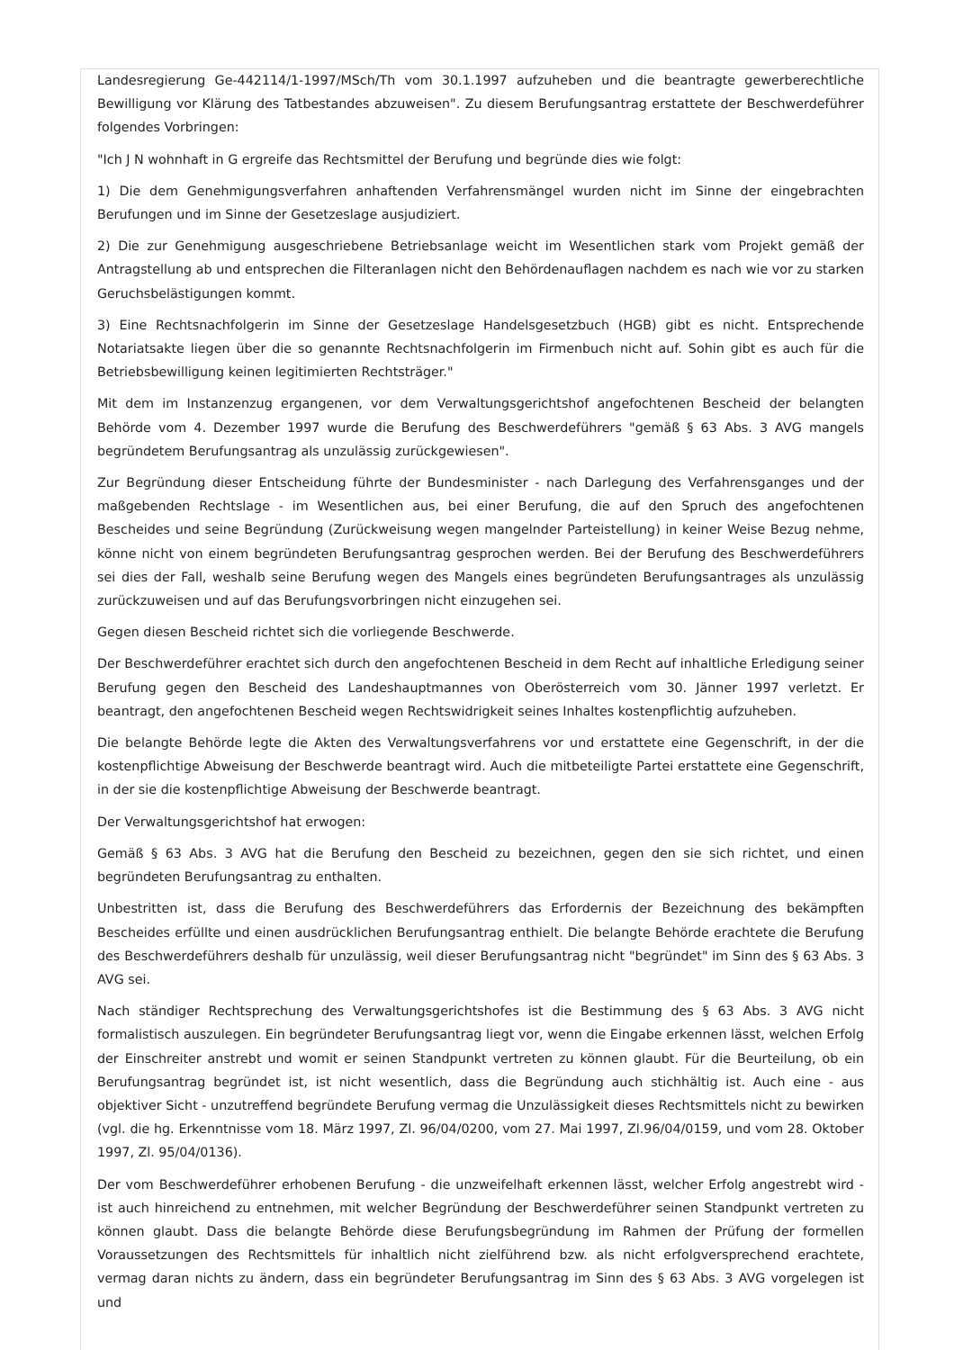Landesregierung Ge-442114/1-1997/MSch/Th vom 30.1.1997 aufzuheben und die beantragte gewerberechtliche Bewilligung vor Klärung des Tatbestandes abzuweisen". Zu diesem Berufungsantrag erstattete der Beschwerdeführer folgendes Vorbringen:
"Ich J N wohnhaft in G ergreife das Rechtsmittel der Berufung und begründe dies wie folgt:
1) Die dem Genehmigungsverfahren anhaftenden Verfahrensmängel wurden nicht im Sinne der eingebrachten Berufungen und im Sinne der Gesetzeslage ausjudiziert.
2) Die zur Genehmigung ausgeschriebene Betriebsanlage weicht im Wesentlichen stark vom Projekt gemäß der Antragstellung ab und entsprechen die Filteranlagen nicht den Behördenauflagen nachdem es nach wie vor zu starken Geruchsbelästigungen kommt.
3) Eine Rechtsnachfolgerin im Sinne der Gesetzeslage Handelsgesetzbuch (HGB) gibt es nicht. Entsprechende Notariatsakte liegen über die so genannte Rechtsnachfolgerin im Firmenbuch nicht auf. Sohin gibt es auch für die Betriebsbewilligung keinen legitimierten Rechtsträger."
Mit dem im Instanzenzug ergangenen, vor dem Verwaltungsgerichtshof angefochtenen Bescheid der belangten Behörde vom 4. Dezember 1997 wurde die Berufung des Beschwerdeführers "gemäß § 63 Abs. 3 AVG mangels begründetem Berufungsantrag als unzulässig zurückgewiesen".
Zur Begründung dieser Entscheidung führte der Bundesminister - nach Darlegung des Verfahrensganges und der maßgebenden Rechtslage - im Wesentlichen aus, bei einer Berufung, die auf den Spruch des angefochtenen Bescheides und seine Begründung (Zurückweisung wegen mangelnder Parteistellung) in keiner Weise Bezug nehme, könne nicht von einem begründeten Berufungsantrag gesprochen werden. Bei der Berufung des Beschwerdeführers sei dies der Fall, weshalb seine Berufung wegen des Mangels eines begründeten Berufungsantrages als unzulässig zurückzuweisen und auf das Berufungsvorbringen nicht einzugehen sei.
Gegen diesen Bescheid richtet sich die vorliegende Beschwerde.
Der Beschwerdeführer erachtet sich durch den angefochtenen Bescheid in dem Recht auf inhaltliche Erledigung seiner Berufung gegen den Bescheid des Landeshauptmannes von Oberösterreich vom 30. Jänner 1997 verletzt. Er beantragt, den angefochtenen Bescheid wegen Rechtswidrigkeit seines Inhaltes kostenpflichtig aufzuheben.
Die belangte Behörde legte die Akten des Verwaltungsverfahrens vor und erstattete eine Gegenschrift, in der die kostenpflichtige Abweisung der Beschwerde beantragt wird. Auch die mitbeteiligte Partei erstattete eine Gegenschrift, in der sie die kostenpflichtige Abweisung der Beschwerde beantragt.
Der Verwaltungsgerichtshof hat erwogen:
Gemäß § 63 Abs. 3 AVG hat die Berufung den Bescheid zu bezeichnen, gegen den sie sich richtet, und einen begründeten Berufungsantrag zu enthalten.
Unbestritten ist, dass die Berufung des Beschwerdeführers das Erfordernis der Bezeichnung des bekämpften Bescheides erfüllte und einen ausdrücklichen Berufungsantrag enthielt. Die belangte Behörde erachtete die Berufung des Beschwerdeführers deshalb für unzulässig, weil dieser Berufungsantrag nicht "begründet" im Sinn des § 63 Abs. 3 AVG sei.
Nach ständiger Rechtsprechung des Verwaltungsgerichtshofes ist die Bestimmung des § 63 Abs. 3 AVG nicht formalistisch auszulegen. Ein begründeter Berufungsantrag liegt vor, wenn die Eingabe erkennen lässt, welchen Erfolg der Einschreiter anstrebt und womit er seinen Standpunkt vertreten zu können glaubt. Für die Beurteilung, ob ein Berufungsantrag begründet ist, ist nicht wesentlich, dass die Begründung auch stichhältig ist. Auch eine - aus objektiver Sicht - unzutreffend begründete Berufung vermag die Unzulässigkeit dieses Rechtsmittels nicht zu bewirken (vgl. die hg. Erkenntnisse vom 18. März 1997, Zl. 96/04/0200, vom 27. Mai 1997, Zl.96/04/0159, und vom 28. Oktober 1997, Zl. 95/04/0136).
Der vom Beschwerdeführer erhobenen Berufung - die unzweifelhaft erkennen lässt, welcher Erfolg angestrebt wird - ist auch hinreichend zu entnehmen, mit welcher Begründung der Beschwerdeführer seinen Standpunkt vertreten zu können glaubt. Dass die belangte Behörde diese Berufungsbegründung im Rahmen der Prüfung der formellen Voraussetzungen des Rechtsmittels für inhaltlich nicht zielführend bzw. als nicht erfolgversprechend erachtete, vermag daran nichts zu ändern, dass ein begründeter Berufungsantrag im Sinn des § 63 Abs. 3 AVG vorgelegen ist und